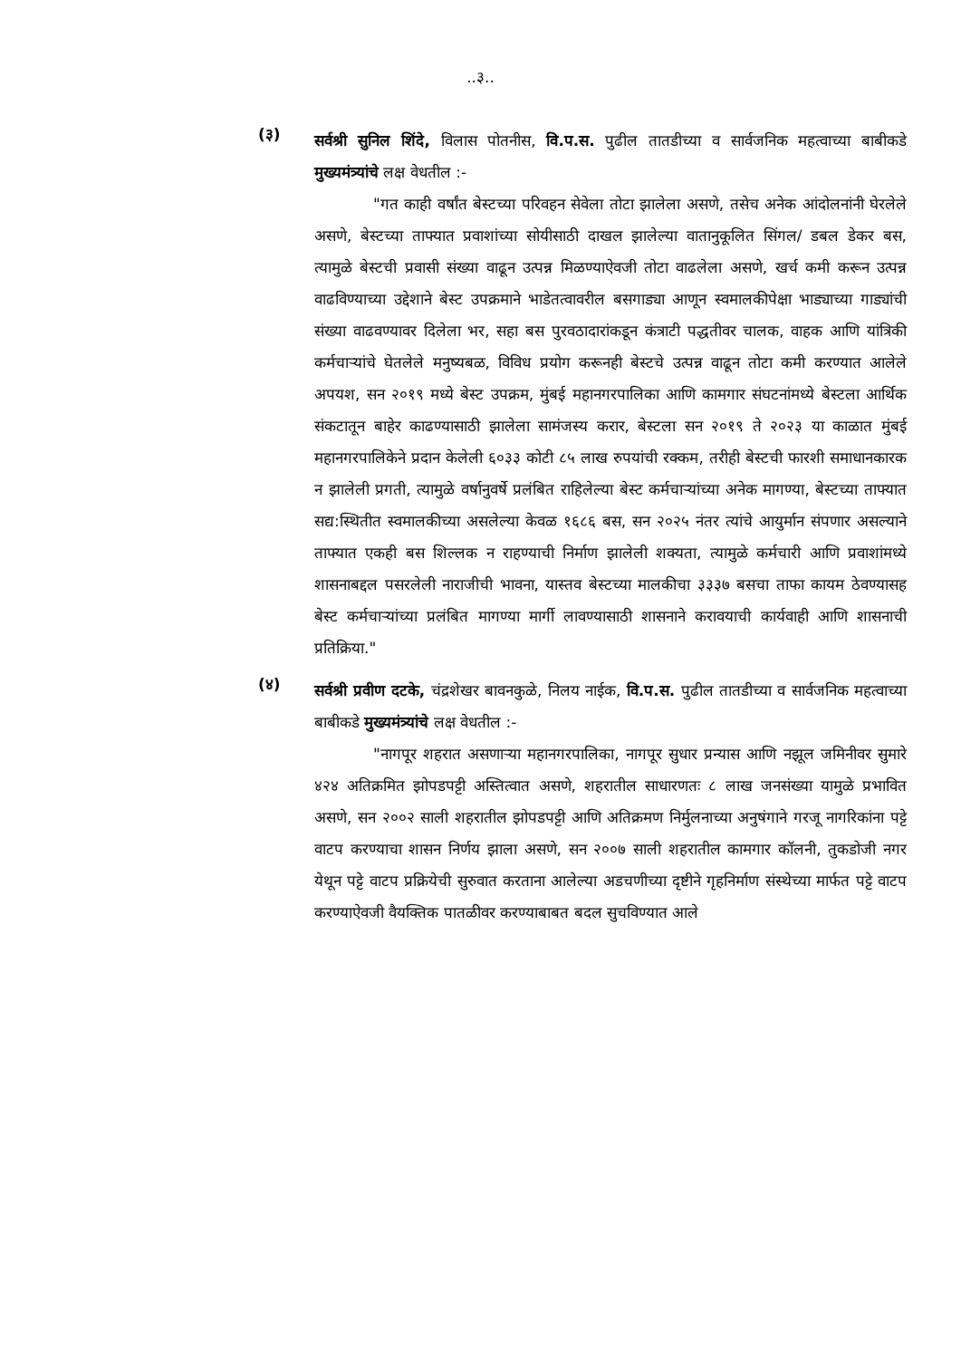..३..
(३)
सर्वश्री सुनिल शिंदे, विलास पोतनीस, वि.प.स. पुढील तातडीच्या व सार्वजनिक महत्वाच्या बाबीकडे मुख्यमंत्र्यांचे लक्ष वेधतील :-
"गत काही वर्षांत बेस्टच्या परिवहन सेवेला तोटा झालेला असणे, तसेच अनेक आंदोलनांनी घेरलेले असणे, बेस्टच्या ताफ्यात प्रवाशांच्या सोयीसाठी दाखल झालेल्या वातानुकूलित सिंगल/ डबल डेकर बस, त्यामुळे बेस्टची प्रवासी संख्या वाढून उत्पन्न मिळण्याऐवजी तोटा वाढलेला असणे, खर्च कमी करून उत्पन्न वाढविण्याच्या उद्देशाने बेस्ट उपक्रमाने भाडेतत्वावरील बसगाड्या आणून स्वमालकीपेक्षा भाड्याच्या गाड्यांची संख्या वाढवण्यावर दिलेला भर, सहा बस पुरवठादारांकडून कंत्राटी पद्धतीवर चालक, वाहक आणि यांत्रिकी कर्मचाऱ्यांचे घेतलेले मनुष्यबळ, विविध प्रयोग करूनही बेस्टचे उत्पन्न वाढून तोटा कमी करण्यात आलेले अपयश, सन २०१९ मध्ये बेस्ट उपक्रम, मुंबई महानगरपालिका आणि कामगार संघटनांमध्ये बेस्टला आर्थिक संकटातून बाहेर काढण्यासाठी झालेला सामंजस्य करार, बेस्टला सन २०१९ ते २०२३ या काळात मुंबई महानगरपालिकेने प्रदान केलेली ६०३३ कोटी ८५ लाख रुपयांची रक्कम, तरीही बेस्टची फारशी समाधानकारक न झालेली प्रगती, त्यामुळे वर्षानुवर्षे प्रलंबित राहिलेल्या बेस्ट कर्मचाऱ्यांच्या अनेक मागण्या, बेस्टच्या ताफ्यात सद्य:स्थितीत स्वमालकीच्या असलेल्या केवळ १६८६ बस, सन २०२५ नंतर त्यांचे आयुर्मान संपणार असल्याने ताफ्यात एकही बस शिल्लक न राहण्याची निर्माण झालेली शक्यता, त्यामुळे कर्मचारी आणि प्रवाशांमध्ये शासनाबद्दल पसरलेली नाराजीची भावना, यास्तव बेस्टच्या मालकीचा ३३३७ बसचा ताफा कायम ठेवण्यासह बेस्ट कर्मचाऱ्यांच्या प्रलंबित मागण्या मार्गी लावण्यासाठी शासनाने करावयाची कार्यवाही आणि शासनाची प्रतिक्रिया."
(४)
सर्वश्री प्रवीण दटके, चंद्रशेखर बावनकुळे, निलय नाईक, वि.प.स. पुढील तातडीच्या व सार्वजनिक महत्वाच्या बाबीकडे मुख्यमंत्र्यांचे लक्ष वेधतील :-
"नागपूर शहरात असणाऱ्या महानगरपालिका, नागपूर सुधार प्रन्यास आणि नझूल जमिनीवर सुमारे ४२४ अतिक्रमित झोपडपट्टी अस्तित्वात असणे, शहरातील साधारणतः ८ लाख जनसंख्या यामुळे प्रभावित असणे, सन २००२ साली शहरातील झोपडपट्टी आणि अतिक्रमण निर्मुलनाच्या अनुषंगाने गरजू नागरिकांना पट्टे वाटप करण्याचा शासन निर्णय झाला असणे, सन २००७ साली शहरातील कामगार कॉलनी, तुकडोजी नगर येथून पट्टे वाटप प्रक्रियेची सुरुवात करताना आलेल्या अडचणीच्या दृष्टीने गृहनिर्माण संस्थेच्या मार्फत पट्टे वाटप करण्याऐवजी वैयक्तिक पातळीवर करण्याबाबत बदल सुचविण्यात आले